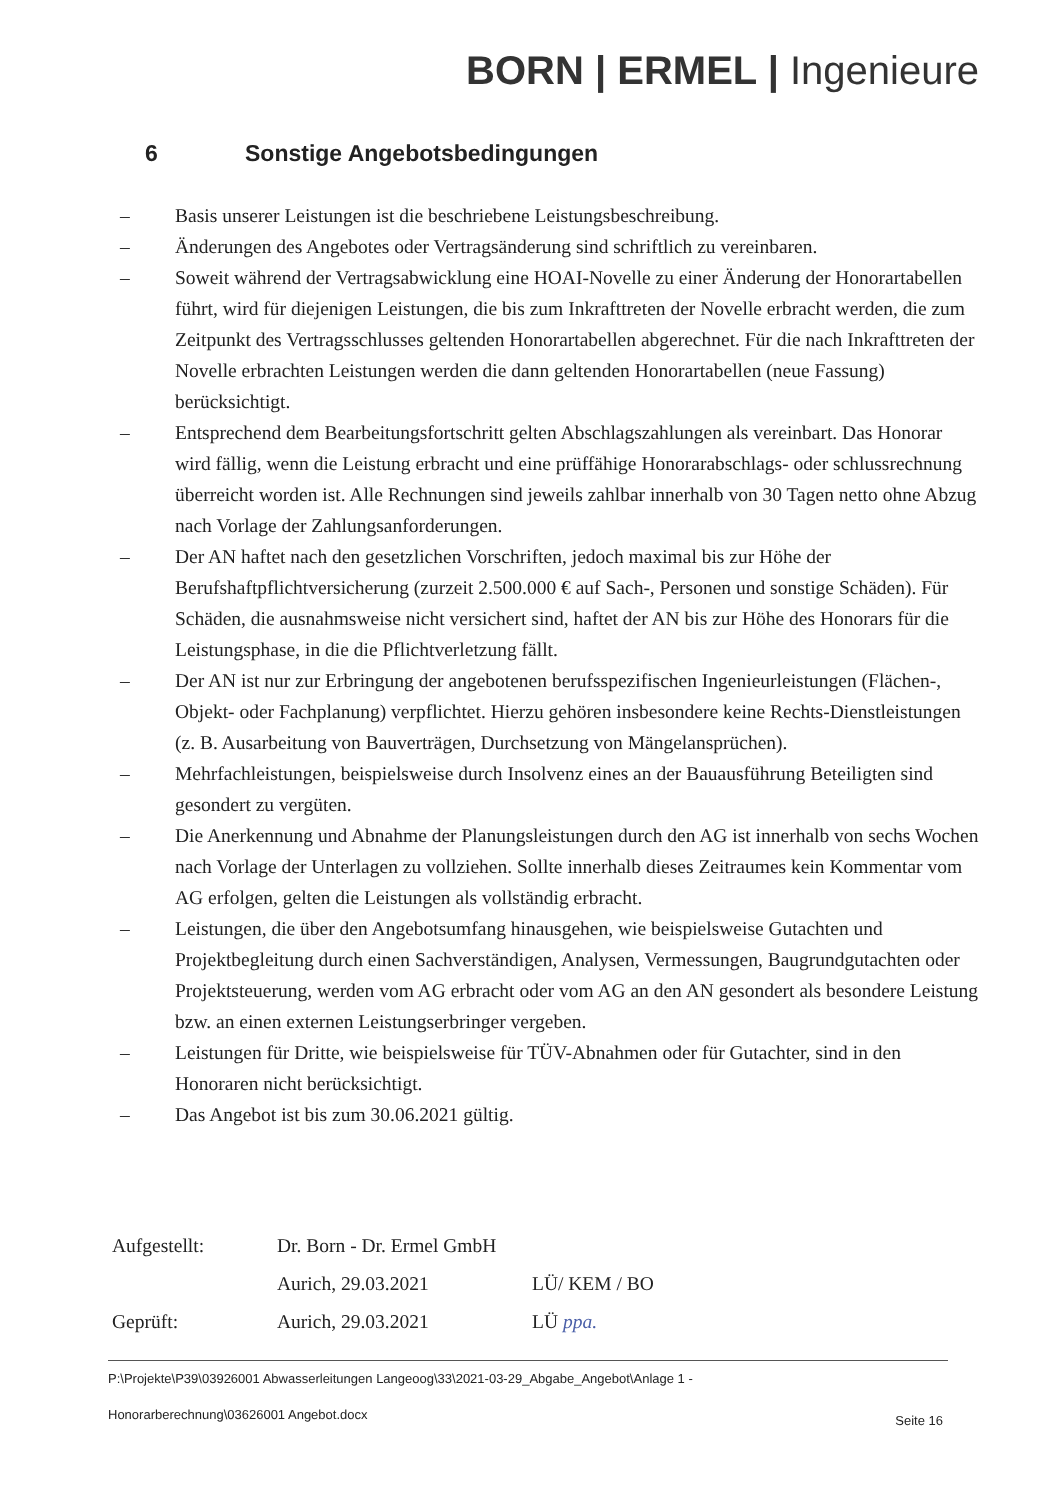BORN | ERMEL | Ingenieure
6 Sonstige Angebotsbedingungen
– Basis unserer Leistungen ist die beschriebene Leistungsbeschreibung.
– Änderungen des Angebotes oder Vertragsänderung sind schriftlich zu vereinbaren.
– Soweit während der Vertragsabwicklung eine HOAI-Novelle zu einer Änderung der Honorartabellen führt, wird für diejenigen Leistungen, die bis zum Inkrafttreten der Novelle erbracht werden, die zum Zeitpunkt des Vertragsschlusses geltenden Honorartabellen abgerechnet. Für die nach Inkrafttreten der Novelle erbrachten Leistungen werden die dann geltenden Honorartabellen (neue Fassung) berücksichtigt.
– Entsprechend dem Bearbeitungsfortschritt gelten Abschlagszahlungen als vereinbart. Das Honorar wird fällig, wenn die Leistung erbracht und eine prüffähige Honorarabschlags- oder schlussrechnung überreicht worden ist. Alle Rechnungen sind jeweils zahlbar innerhalb von 30 Tagen netto ohne Abzug nach Vorlage der Zahlungsanforderungen.
– Der AN haftet nach den gesetzlichen Vorschriften, jedoch maximal bis zur Höhe der Berufshaftpflichtversicherung (zurzeit 2.500.000 € auf Sach-, Personen und sonstige Schäden). Für Schäden, die ausnahmsweise nicht versichert sind, haftet der AN bis zur Höhe des Honorars für die Leistungsphase, in die die Pflichtverletzung fällt.
– Der AN ist nur zur Erbringung der angebotenen berufsspezifischen Ingenieurleistungen (Flächen-, Objekt- oder Fachplanung) verpflichtet. Hierzu gehören insbesondere keine Rechts-Dienstleistungen (z. B. Ausarbeitung von Bauverträgen, Durchsetzung von Mängelansprüchen).
– Mehrfachleistungen, beispielsweise durch Insolvenz eines an der Bauausführung Beteiligten sind gesondert zu vergüten.
– Die Anerkennung und Abnahme der Planungsleistungen durch den AG ist innerhalb von sechs Wochen nach Vorlage der Unterlagen zu vollziehen. Sollte innerhalb dieses Zeitraumes kein Kommentar vom AG erfolgen, gelten die Leistungen als vollständig erbracht.
– Leistungen, die über den Angebotsumfang hinausgehen, wie beispielsweise Gutachten und Projektbegleitung durch einen Sachverständigen, Analysen, Vermessungen, Baugrundgutachten oder Projektsteuerung, werden vom AG erbracht oder vom AG an den AN gesondert als besondere Leistung bzw. an einen externen Leistungserbringer vergeben.
– Leistungen für Dritte, wie beispielsweise für TÜV-Abnahmen oder für Gutachter, sind in den Honoraren nicht berücksichtigt.
– Das Angebot ist bis zum 30.06.2021 gültig.
Aufgestellt: Dr. Born - Dr. Ermel GmbH
Aurich, 29.03.2021 LÜ/ KEM / BO
Geprüft: Aurich, 29.03.2021 LÜ ppa.
P:\Projekte\P39\03926001 Abwasserleitungen Langeoog\33\2021-03-29_Abgabe_Angebot\Anlage 1 -
Honorarberechnung\03626001 Angebot.docx
Seite 16